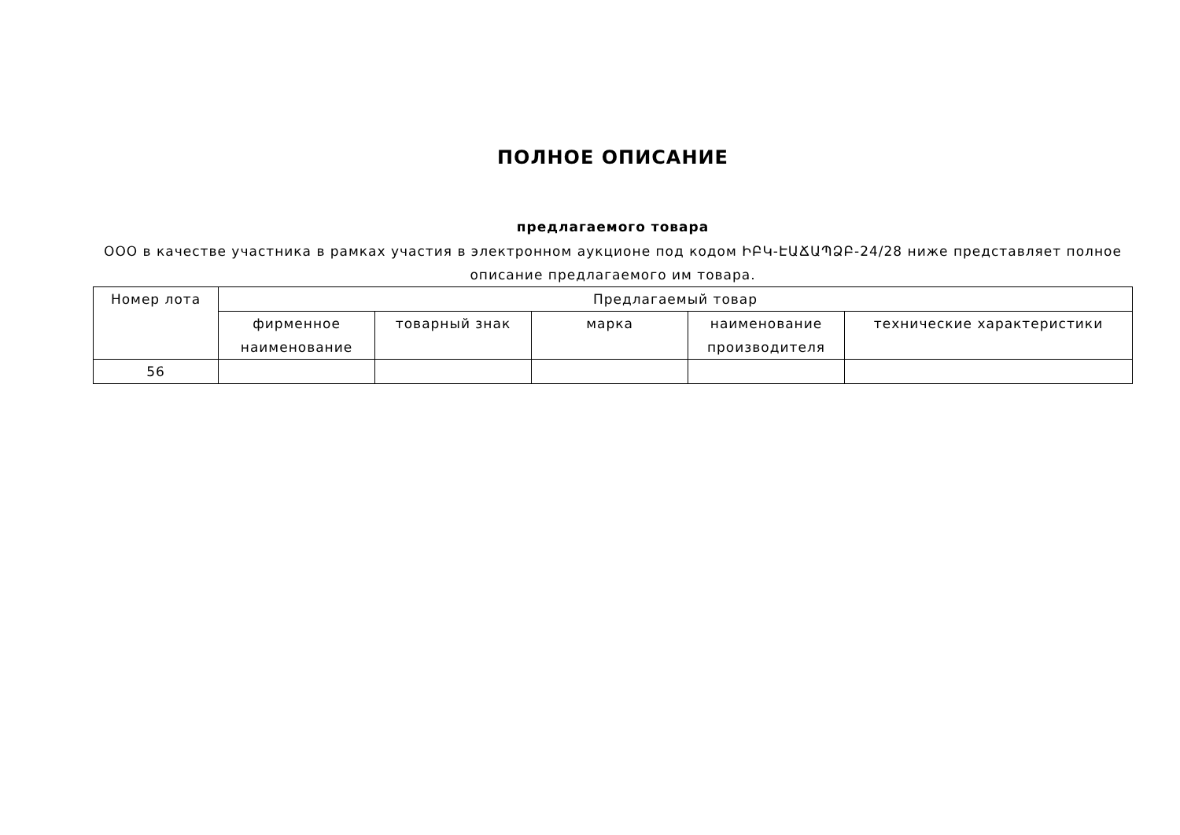ПОЛНОЕ ОПИСАНИЕ
предлагаемого товара
ООО в качестве участника в рамках участия в электронном аукционе под кодом ԻԲԿ-ԷԱՃԱՊՁԲ-24/28 ниже представляет полное описание предлагаемого им товара.
| Номер лота | Предлагаемый товар | | | | |
| --- | --- | --- | --- | --- | --- |
| | фирменное наименование | товарный знак | марка | наименование производителя | технические характеристики |
| 56 | | | | | |